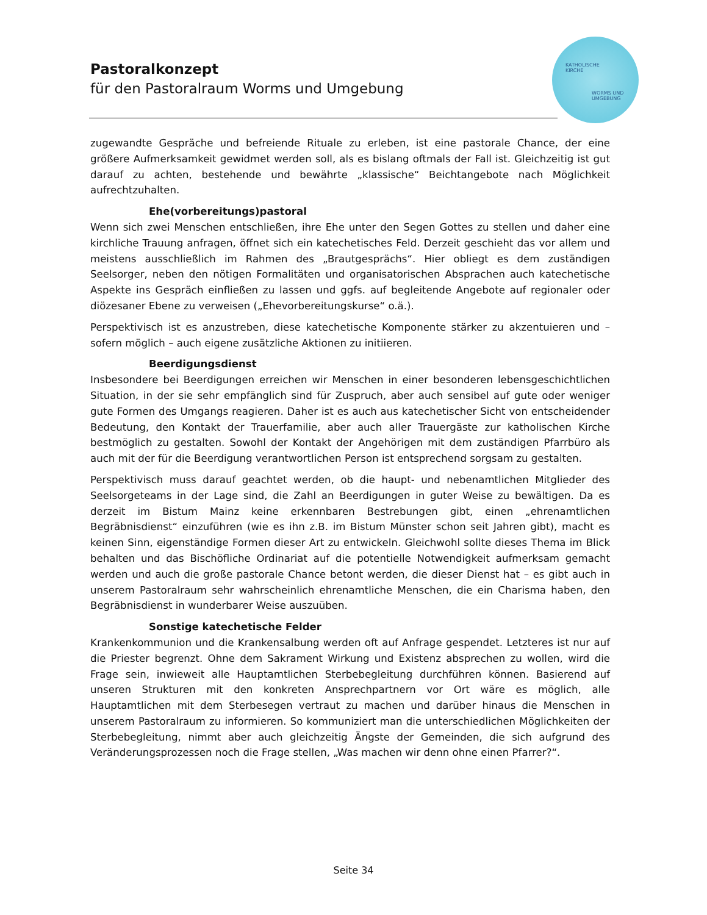Pastoralkonzept
für den Pastoralraum Worms und Umgebung
KATHOLISCHE
KIRCHE
WORMS UND
UMGEBUNG
zugewandte Gespräche und befreiende Rituale zu erleben, ist eine pastorale Chance, der eine größere Aufmerksamkeit gewidmet werden soll, als es bislang oftmals der Fall ist. Gleichzeitig ist gut darauf zu achten, bestehende und bewährte „klassische“ Beichtangebote nach Möglichkeit aufrechtzuhalten.
Ehe(vorbereitungs)pastoral
Wenn sich zwei Menschen entschließen, ihre Ehe unter den Segen Gottes zu stellen und daher eine kirchliche Trauung anfragen, öffnet sich ein katechetisches Feld. Derzeit geschieht das vor allem und meistens ausschließlich im Rahmen des „Brautgesprächs“. Hier obliegt es dem zuständigen Seelsorger, neben den nötigen Formalitäten und organisatorischen Absprachen auch katechetische Aspekte ins Gespräch einfließen zu lassen und ggfs. auf begleitende Angebote auf regionaler oder diözesaner Ebene zu verweisen („Ehevorbereitungskurse“ o.ä.).
Perspektivisch ist es anzustreben, diese katechetische Komponente stärker zu akzentuieren und – sofern möglich – auch eigene zusätzliche Aktionen zu initiieren.
Beerdigungsdienst
Insbesondere bei Beerdigungen erreichen wir Menschen in einer besonderen lebensgeschichtlichen Situation, in der sie sehr empfänglich sind für Zuspruch, aber auch sensibel auf gute oder weniger gute Formen des Umgangs reagieren. Daher ist es auch aus katechetischer Sicht von entscheidender Bedeutung, den Kontakt der Trauerfamilie, aber auch aller Trauergäste zur katholischen Kirche bestmöglich zu gestalten. Sowohl der Kontakt der Angehörigen mit dem zuständigen Pfarrbüro als auch mit der für die Beerdigung verantwortlichen Person ist entsprechend sorgsam zu gestalten.
Perspektivisch muss darauf geachtet werden, ob die haupt- und nebenamtlichen Mitglieder des Seelsorgeteams in der Lage sind, die Zahl an Beerdigungen in guter Weise zu bewältigen. Da es derzeit im Bistum Mainz keine erkennbaren Bestrebungen gibt, einen „ehrenamtlichen Begräbnisdienst“ einzuführen (wie es ihn z.B. im Bistum Münster schon seit Jahren gibt), macht es keinen Sinn, eigenständige Formen dieser Art zu entwickeln. Gleichwohl sollte dieses Thema im Blick behalten und das Bischöfliche Ordinariat auf die potentielle Notwendigkeit aufmerksam gemacht werden und auch die große pastorale Chance betont werden, die dieser Dienst hat – es gibt auch in unserem Pastoralraum sehr wahrscheinlich ehrenamtliche Menschen, die ein Charisma haben, den Begräbnisdienst in wunderbarer Weise auszuüben.
Sonstige katechetische Felder
Krankenkommunion und die Krankensalbung werden oft auf Anfrage gespendet. Letzteres ist nur auf die Priester begrenzt. Ohne dem Sakrament Wirkung und Existenz absprechen zu wollen, wird die Frage sein, inwieweit alle Hauptamtlichen Sterbebegleitung durchführen können. Basierend auf unseren Strukturen mit den konkreten Ansprechpartnern vor Ort wäre es möglich, alle Hauptamtlichen mit dem Sterbesegen vertraut zu machen und darüber hinaus die Menschen in unserem Pastoralraum zu informieren. So kommuniziert man die unterschiedlichen Möglichkeiten der Sterbebegleitung, nimmt aber auch gleichzeitig Ängste der Gemeinden, die sich aufgrund des Veränderungsprozessen noch die Frage stellen, „Was machen wir denn ohne einen Pfarrer?“.
Seite 34